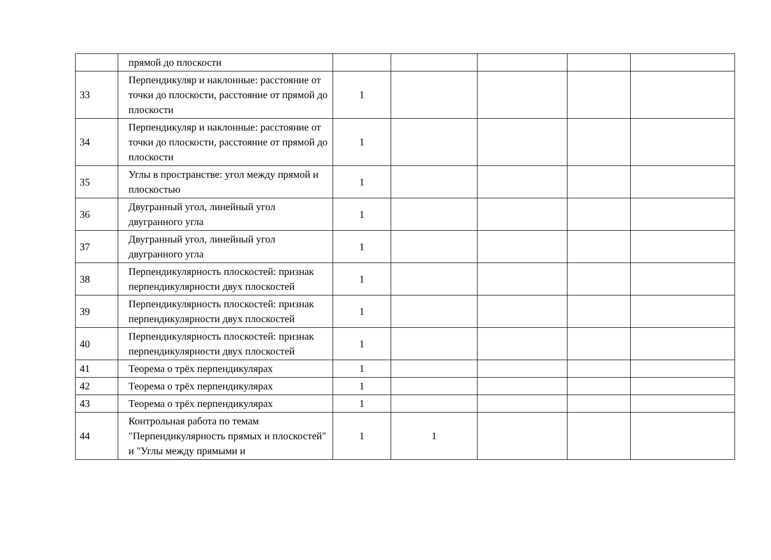| | прямой до плоскости | | | | | |
| 33 | Перпендикуляр и наклонные: расстояние от точки до плоскости, расстояние от прямой до плоскости | 1 | | | | |
| 34 | Перпендикуляр и наклонные: расстояние от точки до плоскости, расстояние от прямой до плоскости | 1 | | | | |
| 35 | Углы в пространстве: угол между прямой и плоскостью | 1 | | | | |
| 36 | Двугранный угол, линейный угол двугранного угла | 1 | | | | |
| 37 | Двугранный угол, линейный угол двугранного угла | 1 | | | | |
| 38 | Перпендикулярность плоскостей: признак перпендикулярности двух плоскостей | 1 | | | | |
| 39 | Перпендикулярность плоскостей: признак перпендикулярности двух плоскостей | 1 | | | | |
| 40 | Перпендикулярность плоскостей: признак перпендикулярности двух плоскостей | 1 | | | | |
| 41 | Теорема о трёх перпендикулярах | 1 | | | | |
| 42 | Теорема о трёх перпендикулярах | 1 | | | | |
| 43 | Теорема о трёх перпендикулярах | 1 | | | | |
| 44 | Контрольная работа по темам "Перпендикулярность прямых и плоскостей" и "Углы между прямыми и | 1 | 1 | | | |